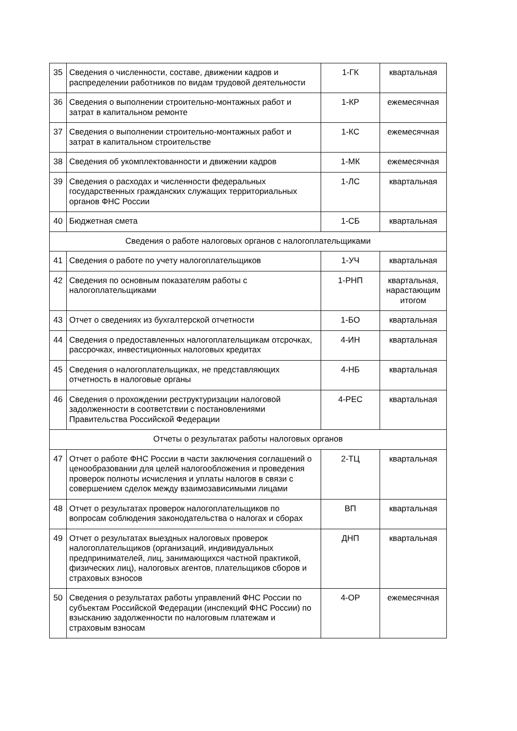| 35 | Сведения о численности, составе, движении кадров и распределении работников по видам трудовой деятельности | 1-ГК | квартальная |
| 36 | Сведения о выполнении строительно-монтажных работ и затрат в капитальном ремонте | 1-КР | ежемесячная |
| 37 | Сведения о выполнении строительно-монтажных работ и затрат в капитальном строительстве | 1-КС | ежемесячная |
| 38 | Сведения об укомплектованности и движении кадров | 1-МК | ежемесячная |
| 39 | Сведения о расходах и численности федеральных государственных гражданских служащих территориальных органов ФНС России | 1-ЛС | квартальная |
| 40 | Бюджетная смета | 1-СБ | квартальная |
| Сведения о работе налоговых органов с налогоплательщиками | | | |
| 41 | Сведения о работе по учету налогоплательщиков | 1-УЧ | квартальная |
| 42 | Сведения по основным показателям работы с налогоплательщиками | 1-РНП | квартальная, нарастающим итогом |
| 43 | Отчет о сведениях из бухгалтерской отчетности | 1-БО | квартальная |
| 44 | Сведения о предоставленных налогоплательщикам отсрочках, рассрочках, инвестиционных налоговых кредитах | 4-ИН | квартальная |
| 45 | Сведения о налогоплательщиках, не представляющих отчетность в налоговые органы | 4-НБ | квартальная |
| 46 | Сведения о прохождении реструктуризации налоговой задолженности в соответствии с постановлениями Правительства Российской Федерации | 4-РЕС | квартальная |
| Отчеты о результатах работы налоговых органов | | | |
| 47 | Отчет о работе ФНС России в части заключения соглашений о ценообразовании для целей налогообложения и проведения проверок полноты исчисления и уплаты налогов в связи с совершением сделок между взаимозависимыми лицами | 2-ТЦ | квартальная |
| 48 | Отчет о результатах проверок налогоплательщиков по вопросам соблюдения законодательства о налогах и сборах | ВП | квартальная |
| 49 | Отчет о результатах выездных налоговых проверок налогоплательщиков (организаций, индивидуальных предпринимателей, лиц, занимающихся частной практикой, физических лиц), налоговых агентов, плательщиков сборов и страховых взносов | ДНП | квартальная |
| 50 | Сведения о результатах работы управлений ФНС России по субъектам Российской Федерации (инспекций ФНС России) по взысканию задолженности по налоговым платежам и страховым взносам | 4-ОР | ежемесячная |